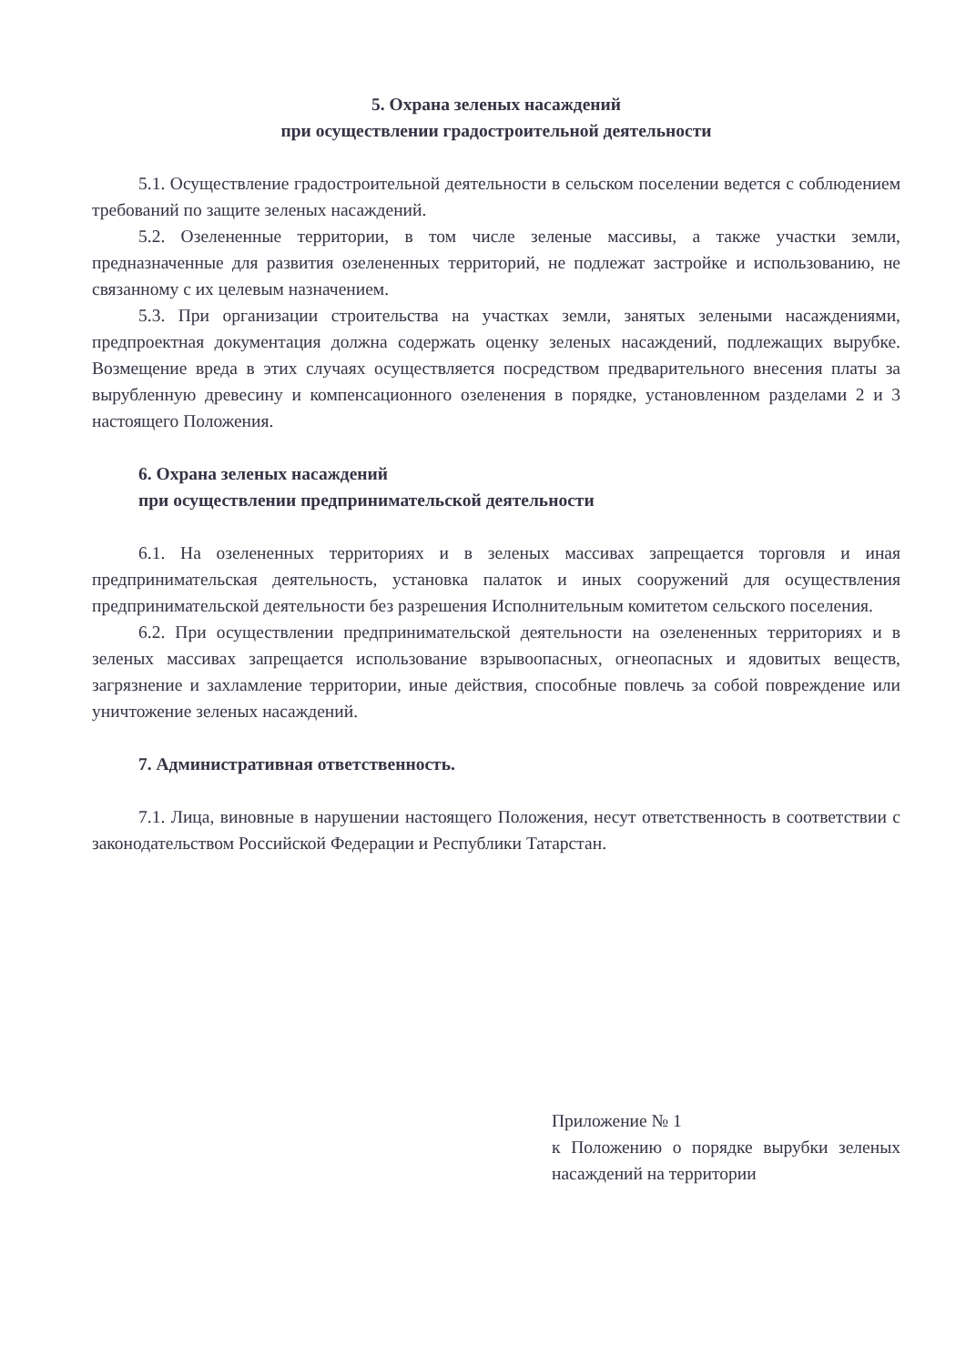5. Охрана зеленых насаждений
при осуществлении градостроительной деятельности
5.1. Осуществление градостроительной деятельности в сельском поселении ведется с соблюдением требований по защите зеленых насаждений.
5.2. Озелененные территории, в том числе зеленые массивы, а также участки земли, предназначенные для развития озелененных территорий, не подлежат застройке и использованию, не связанному с их целевым назначением.
5.3. При организации строительства на участках земли, занятых зелеными насаждениями, предпроектная документация должна содержать оценку зеленых насаждений, подлежащих вырубке. Возмещение вреда в этих случаях осуществляется посредством предварительного внесения платы за вырубленную древесину и компенсационного озеленения в порядке, установленном разделами 2 и 3 настоящего Положения.
6. Охрана зеленых насаждений
при осуществлении предпринимательской деятельности
6.1. На озелененных территориях и в зеленых массивах запрещается торговля и иная предпринимательская деятельность, установка палаток и иных сооружений для осуществления предпринимательской деятельности без разрешения Исполнительным комитетом сельского поселения.
6.2. При осуществлении предпринимательской деятельности на озелененных территориях и в зеленых массивах запрещается использование взрывоопасных, огнеопасных и ядовитых веществ, загрязнение и захламление территории, иные действия, способные повлечь за собой повреждение или уничтожение зеленых насаждений.
7. Административная ответственность.
7.1. Лица, виновные в нарушении настоящего Положения, несут ответственность в соответствии с законодательством Российской Федерации и Республики Татарстан.
Приложение № 1
к Положению о порядке вырубки зеленых насаждений на территории